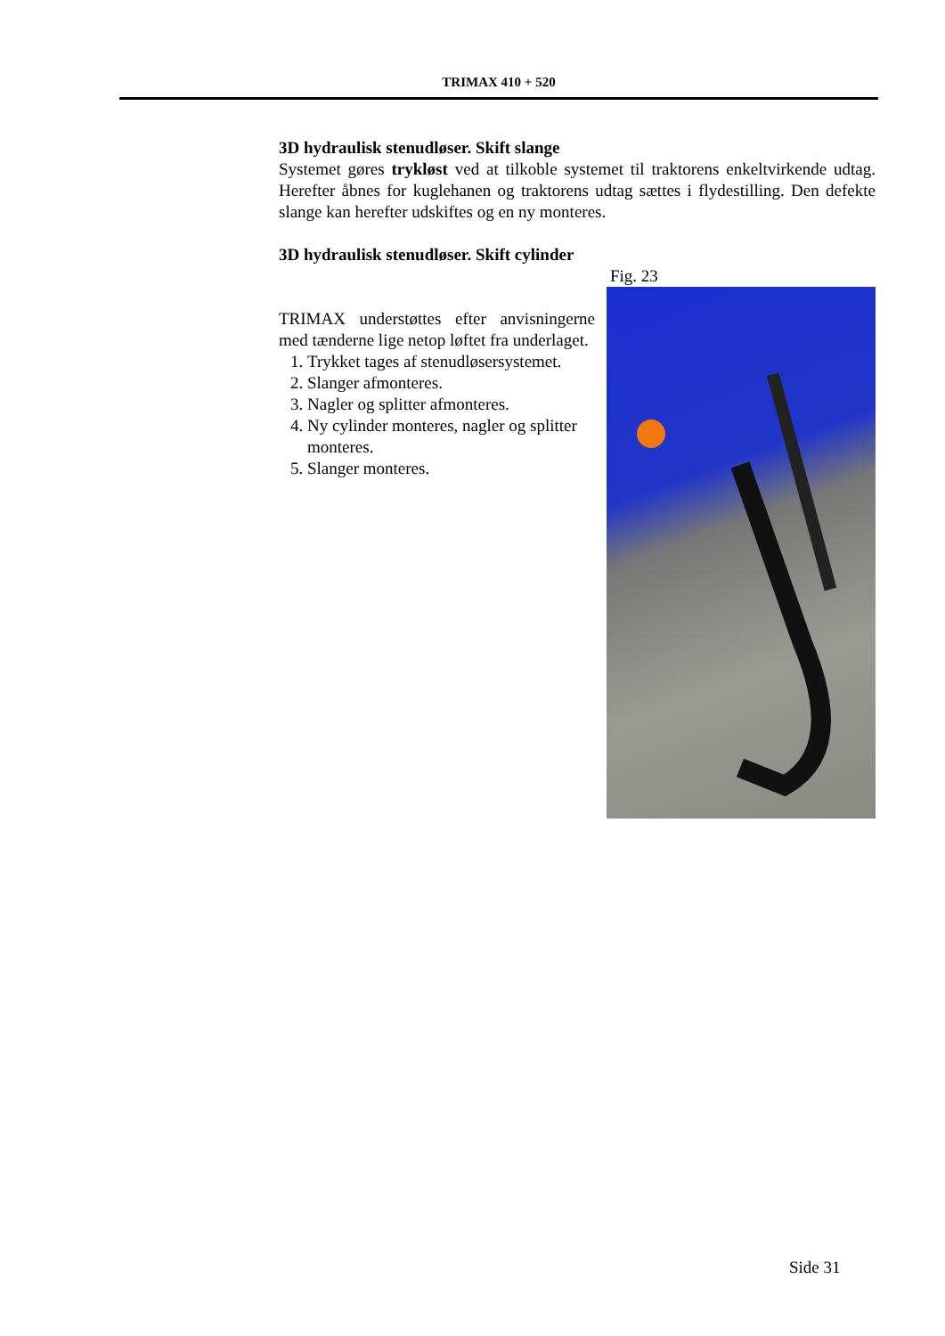TRIMAX 410 + 520
3D hydraulisk stenudløser. Skift slange
Systemet gøres trykløst ved at tilkoble systemet til traktorens enkeltvirkende udtag. Herefter åbnes for kuglehanen og traktorens udtag sættes i flydestilling. Den defekte slange kan herefter udskiftes og en ny monteres.
3D hydraulisk stenudløser. Skift cylinder
TRIMAX understøttes efter anvisningerne med tænderne lige netop løftet fra underlaget.
1. Trykket tages af stenudløsersystemet.
2. Slanger afmonteres.
3. Nagler og splitter afmonteres.
4. Ny cylinder monteres, nagler og splitter monteres.
5. Slanger monteres.
Fig. 23
Side 31